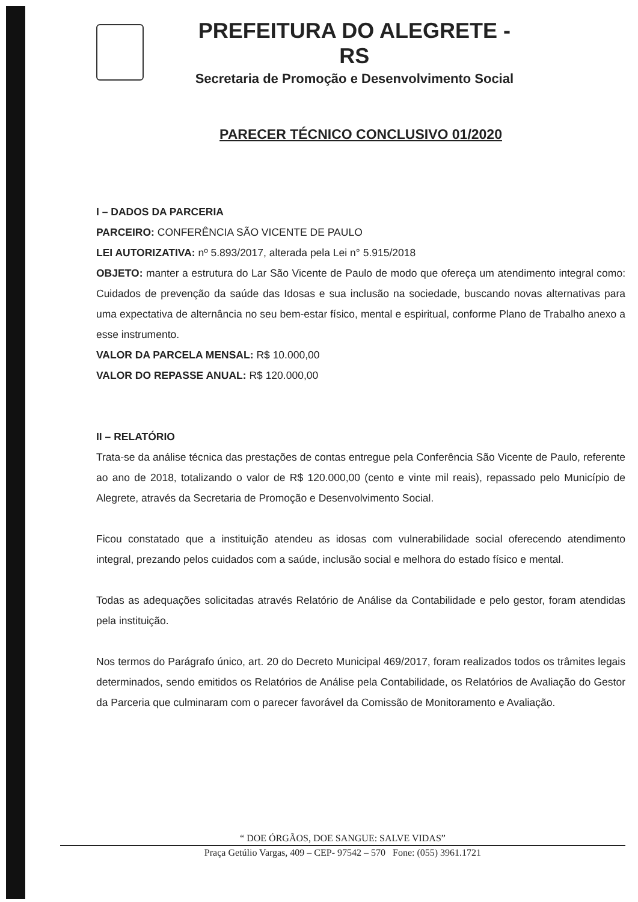PREFEITURA DO ALEGRETE - RS
Secretaria de Promoção e Desenvolvimento Social
PARECER TÉCNICO CONCLUSIVO 01/2020
I – DADOS DA PARCERIA
PARCEIRO: CONFERÊNCIA SÃO VICENTE DE PAULO
LEI AUTORIZATIVA: nº 5.893/2017, alterada pela Lei n° 5.915/2018
OBJETO: manter a estrutura do Lar São Vicente de Paulo de modo que ofereça um atendimento integral como: Cuidados de prevenção da saúde das Idosas e sua inclusão na sociedade, buscando novas alternativas para uma expectativa de alternância no seu bem-estar físico, mental e espiritual, conforme Plano de Trabalho anexo a esse instrumento.
VALOR DA PARCELA MENSAL: R$ 10.000,00
VALOR DO REPASSE ANUAL: R$ 120.000,00
II – RELATÓRIO
Trata-se da análise técnica das prestações de contas entregue pela Conferência São Vicente de Paulo, referente ao ano de 2018, totalizando o valor de R$ 120.000,00 (cento e vinte mil reais), repassado pelo Município de Alegrete, através da Secretaria de Promoção e Desenvolvimento Social.
Ficou constatado que a instituição atendeu as idosas com vulnerabilidade social oferecendo atendimento integral, prezando pelos cuidados com a saúde, inclusão social e melhora do estado físico e mental.
Todas as adequações solicitadas através Relatório de Análise da Contabilidade e pelo gestor, foram atendidas pela instituição.
Nos termos do Parágrafo único, art. 20 do Decreto Municipal 469/2017, foram realizados todos os trâmites legais determinados, sendo emitidos os Relatórios de Análise pela Contabilidade, os Relatórios de Avaliação do Gestor da Parceria que culminaram com o parecer favorável da Comissão de Monitoramento e Avaliação.
“ DOE ÓRGÃOS, DOE SANGUE: SALVE VIDAS”
Praça Getúlio Vargas, 409 – CEP- 97542 – 570 Fone: (055) 3961.1721